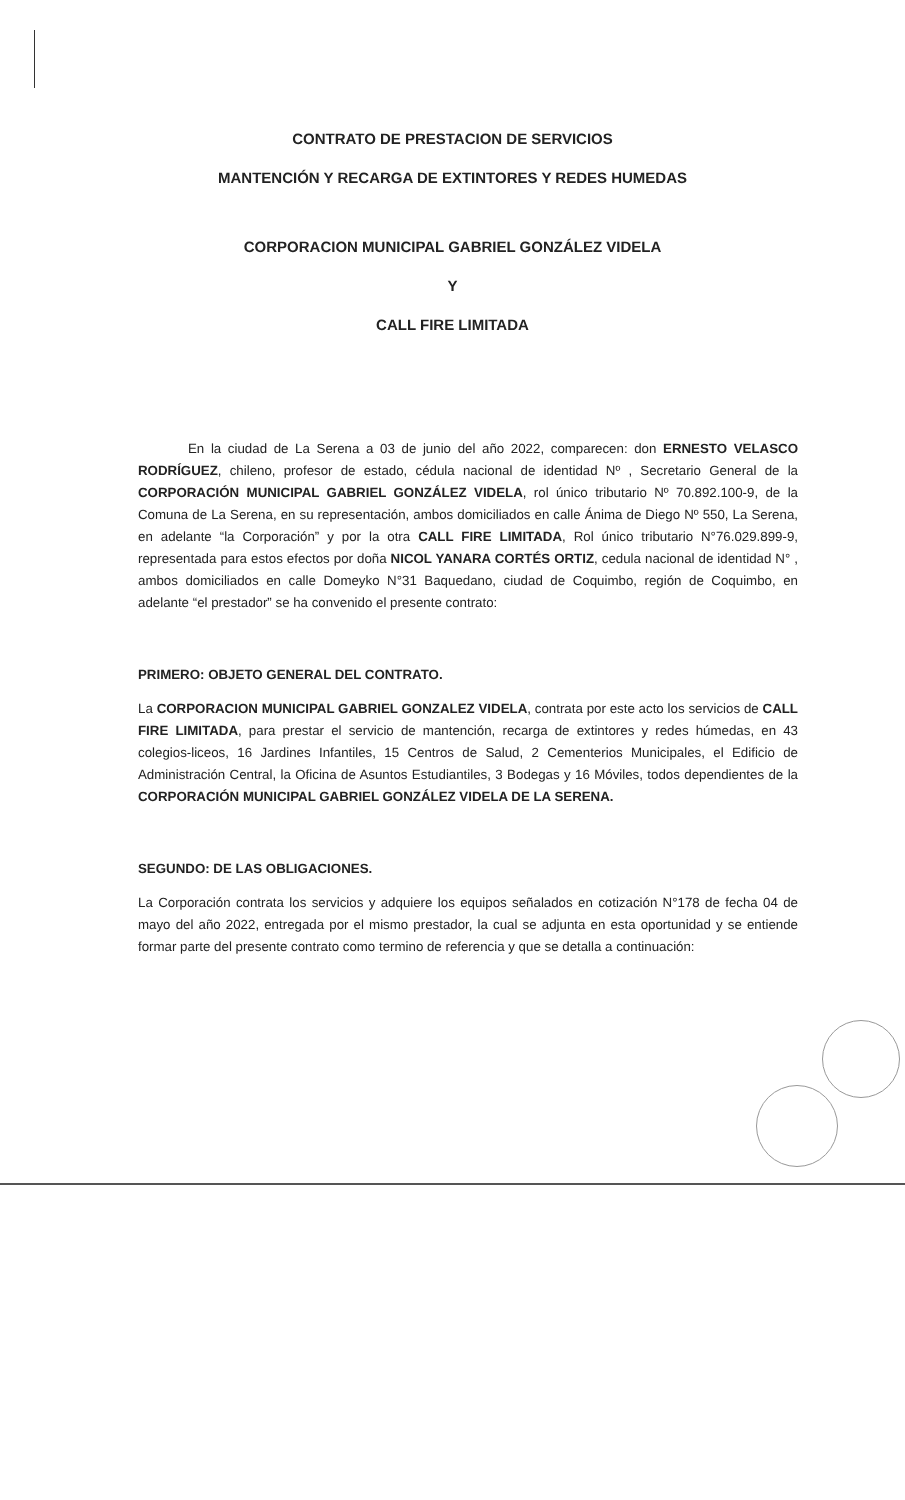CONTRATO DE PRESTACION DE SERVICIOS
MANTENCIÓN Y RECARGA DE EXTINTORES Y REDES HUMEDAS
CORPORACION MUNICIPAL GABRIEL GONZÁLEZ VIDELA
Y
CALL FIRE LIMITADA
En la ciudad de La Serena a 03 de junio del año 2022, comparecen: don ERNESTO VELASCO RODRÍGUEZ, chileno, profesor de estado, cédula nacional de identidad Nº , Secretario General de la CORPORACIÓN MUNICIPAL GABRIEL GONZÁLEZ VIDELA, rol único tributario Nº 70.892.100-9, de la Comuna de La Serena, en su representación, ambos domiciliados en calle Ánima de Diego Nº 550, La Serena, en adelante “la Corporación” y por la otra CALL FIRE LIMITADA, Rol único tributario N°76.029.899-9, representada para estos efectos por doña NICOL YANARA CORTÉS ORTIZ, cedula nacional de identidad N° , ambos domiciliados en calle Domeyko N°31 Baquedano, ciudad de Coquimbo, región de Coquimbo, en adelante “el prestador” se ha convenido el presente contrato:
PRIMERO: OBJETO GENERAL DEL CONTRATO.
La CORPORACION MUNICIPAL GABRIEL GONZALEZ VIDELA, contrata por este acto los servicios de CALL FIRE LIMITADA, para prestar el servicio de mantención, recarga de extintores y redes húmedas, en 43 colegios-liceos, 16 Jardines Infantiles, 15 Centros de Salud, 2 Cementerios Municipales, el Edificio de Administración Central, la Oficina de Asuntos Estudiantiles, 3 Bodegas y 16 Móviles, todos dependientes de la CORPORACIÓN MUNICIPAL GABRIEL GONZÁLEZ VIDELA DE LA SERENA.
SEGUNDO: DE LAS OBLIGACIONES.
La Corporación contrata los servicios y adquiere los equipos señalados en cotización N°178 de fecha 04 de mayo del año 2022, entregada por el mismo prestador, la cual se adjunta en esta oportunidad y se entiende formar parte del presente contrato como termino de referencia y que se detalla a continuación: